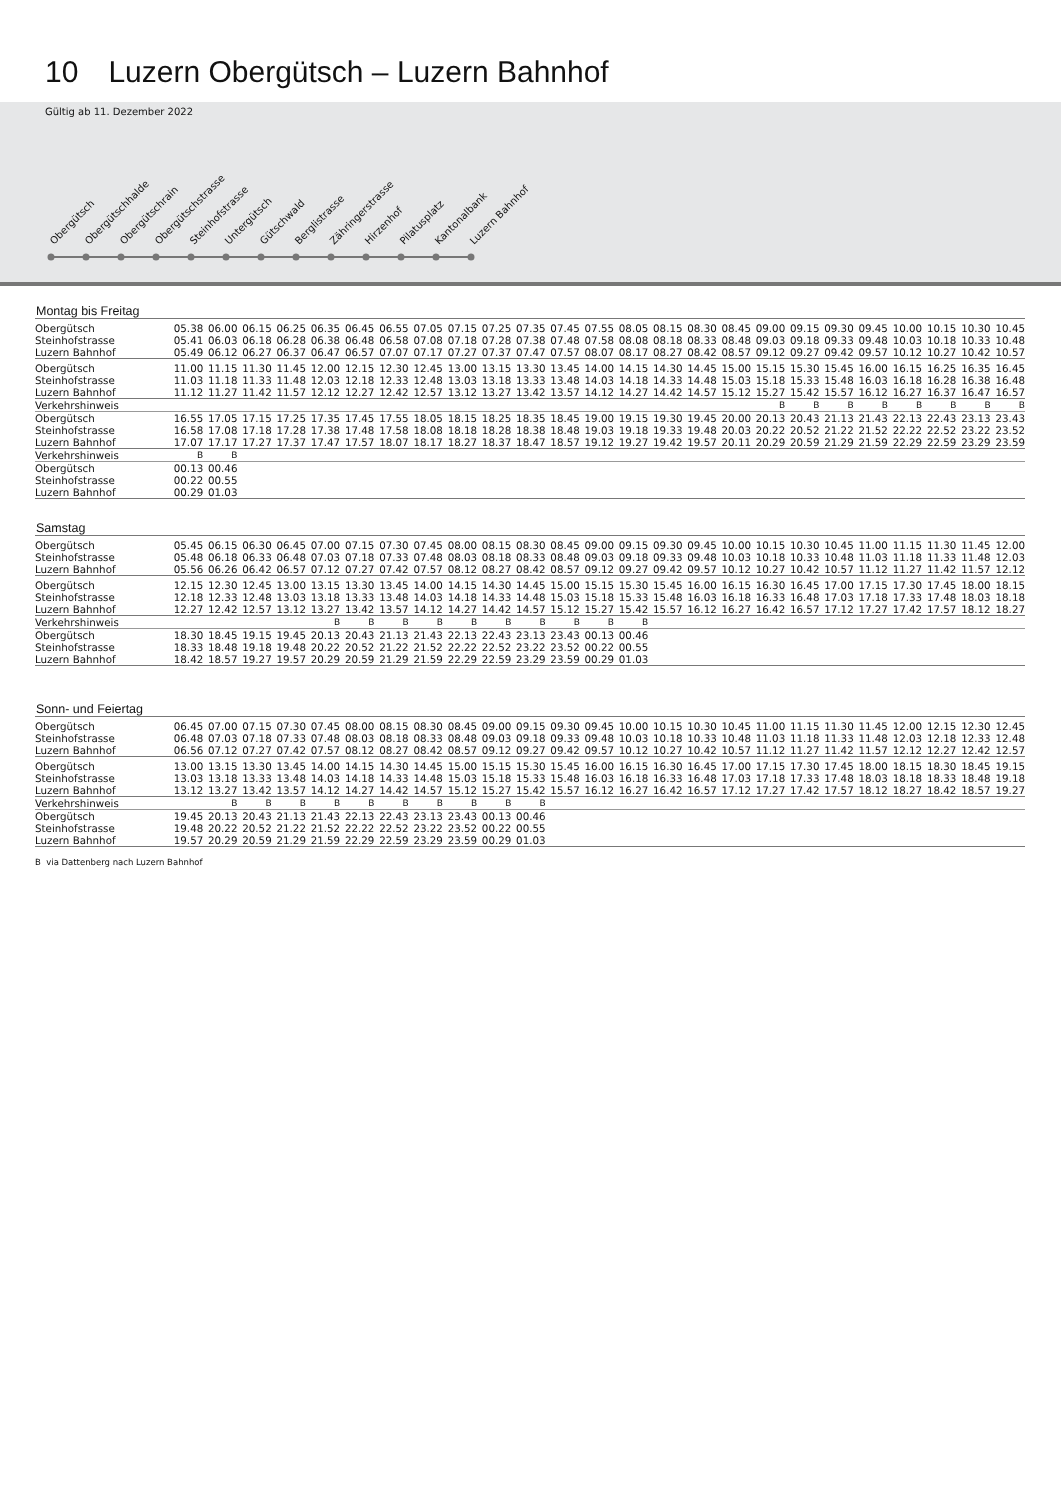10 Luzern Obergütsch – Luzern Bahnhof
Gültig ab 11. Dezember 2022
Obergütsch
Obergütschhalde
Obergütschrain
Obergütschstrasse
Steinhofstrasse
Untergütsch
Gütschwald
Berglistrasse
Zähringerstrasse
Hirzenhof
Pilatusplatz
Kantonalbank
Luzern Bahnhof
Montag bis Freitag
| Obergütsch | 05.38 | 06.00 | 06.15 | 06.25 | 06.35 | 06.45 | 06.55 | 07.05 | 07.15 | 07.25 | 07.35 | 07.45 | 07.55 | 08.05 | 08.15 | 08.30 | 08.45 | 09.00 | 09.15 | 09.30 | 09.45 | 10.00 | 10.15 | 10.30 | 10.45 |
| Steinhofstrasse | 05.41 | 06.03 | 06.18 | 06.28 | 06.38 | 06.48 | 06.58 | 07.08 | 07.18 | 07.28 | 07.38 | 07.48 | 07.58 | 08.08 | 08.18 | 08.33 | 08.48 | 09.03 | 09.18 | 09.33 | 09.48 | 10.03 | 10.18 | 10.33 | 10.48 |
| Luzern Bahnhof | 05.49 | 06.12 | 06.27 | 06.37 | 06.47 | 06.57 | 07.07 | 07.17 | 07.27 | 07.37 | 07.47 | 07.57 | 08.07 | 08.17 | 08.27 | 08.42 | 08.57 | 09.12 | 09.27 | 09.42 | 09.57 | 10.12 | 10.27 | 10.42 | 10.57 |
| Obergütsch | 11.00 | 11.15 | 11.30 | 11.45 | 12.00 | 12.15 | 12.30 | 12.45 | 13.00 | 13.15 | 13.30 | 13.45 | 14.00 | 14.15 | 14.30 | 14.45 | 15.00 | 15.15 | 15.30 | 15.45 | 16.00 | 16.15 | 16.25 | 16.35 | 16.45 |
| Steinhofstrasse | 11.03 | 11.18 | 11.33 | 11.48 | 12.03 | 12.18 | 12.33 | 12.48 | 13.03 | 13.18 | 13.33 | 13.48 | 14.03 | 14.18 | 14.33 | 14.48 | 15.03 | 15.18 | 15.33 | 15.48 | 16.03 | 16.18 | 16.28 | 16.38 | 16.48 |
| Luzern Bahnhof | 11.12 | 11.27 | 11.42 | 11.57 | 12.12 | 12.27 | 12.42 | 12.57 | 13.12 | 13.27 | 13.42 | 13.57 | 14.12 | 14.27 | 14.42 | 14.57 | 15.12 | 15.27 | 15.42 | 15.57 | 16.12 | 16.27 | 16.37 | 16.47 | 16.57 |
| Verkehrshinweis | | | | | | | | | | | | | | | | | | B | B | B | B | B | B | B | B |
| Obergütsch | 16.55 | 17.05 | 17.15 | 17.25 | 17.35 | 17.45 | 17.55 | 18.05 | 18.15 | 18.25 | 18.35 | 18.45 | 19.00 | 19.15 | 19.30 | 19.45 | 20.00 | 20.13 | 20.43 | 21.13 | 21.43 | 22.13 | 22.43 | 23.13 | 23.43 |
| Steinhofstrasse | 16.58 | 17.08 | 17.18 | 17.28 | 17.38 | 17.48 | 17.58 | 18.08 | 18.18 | 18.28 | 18.38 | 18.48 | 19.03 | 19.18 | 19.33 | 19.48 | 20.03 | 20.22 | 20.52 | 21.22 | 21.52 | 22.22 | 22.52 | 23.22 | 23.52 |
| Luzern Bahnhof | 17.07 | 17.17 | 17.27 | 17.37 | 17.47 | 17.57 | 18.07 | 18.17 | 18.27 | 18.37 | 18.47 | 18.57 | 19.12 | 19.27 | 19.42 | 19.57 | 20.11 | 20.29 | 20.59 | 21.29 | 21.59 | 22.29 | 22.59 | 23.29 | 23.59 |
| Verkehrshinweis | B | B | | | | | | | | | | | | | | | | | | | | | | | |
| Obergütsch | 00.13 | 00.46 | | | | | | | | | | | | | | | | | | | | | | | |
| Steinhofstrasse | 00.22 | 00.55 | | | | | | | | | | | | | | | | | | | | | | | |
| Luzern Bahnhof | 00.29 | 01.03 | | | | | | | | | | | | | | | | | | | | | | | |
Samstag
| Obergütsch | 05.45 | 06.15 | 06.30 | 06.45 | 07.00 | 07.15 | 07.30 | 07.45 | 08.00 | 08.15 | 08.30 | 08.45 | 09.00 | 09.15 | 09.30 | 09.45 | 10.00 | 10.15 | 10.30 | 10.45 | 11.00 | 11.15 | 11.30 | 11.45 | 12.00 |
| Steinhofstrasse | 05.48 | 06.18 | 06.33 | 06.48 | 07.03 | 07.18 | 07.33 | 07.48 | 08.03 | 08.18 | 08.33 | 08.48 | 09.03 | 09.18 | 09.33 | 09.48 | 10.03 | 10.18 | 10.33 | 10.48 | 11.03 | 11.18 | 11.33 | 11.48 | 12.03 |
| Luzern Bahnhof | 05.56 | 06.26 | 06.42 | 06.57 | 07.12 | 07.27 | 07.42 | 07.57 | 08.12 | 08.27 | 08.42 | 08.57 | 09.12 | 09.27 | 09.42 | 09.57 | 10.12 | 10.27 | 10.42 | 10.57 | 11.12 | 11.27 | 11.42 | 11.57 | 12.12 |
| Obergütsch | 12.15 | 12.30 | 12.45 | 13.00 | 13.15 | 13.30 | 13.45 | 14.00 | 14.15 | 14.30 | 14.45 | 15.00 | 15.15 | 15.30 | 15.45 | 16.00 | 16.15 | 16.30 | 16.45 | 17.00 | 17.15 | 17.30 | 17.45 | 18.00 | 18.15 |
| Steinhofstrasse | 12.18 | 12.33 | 12.48 | 13.03 | 13.18 | 13.33 | 13.48 | 14.03 | 14.18 | 14.33 | 14.48 | 15.03 | 15.18 | 15.33 | 15.48 | 16.03 | 16.18 | 16.33 | 16.48 | 17.03 | 17.18 | 17.33 | 17.48 | 18.03 | 18.18 |
| Luzern Bahnhof | 12.27 | 12.42 | 12.57 | 13.12 | 13.27 | 13.42 | 13.57 | 14.12 | 14.27 | 14.42 | 14.57 | 15.12 | 15.27 | 15.42 | 15.57 | 16.12 | 16.27 | 16.42 | 16.57 | 17.12 | 17.27 | 17.42 | 17.57 | 18.12 | 18.27 |
| Verkehrshinweis | | | | | B | B | B | B | B | B | B | B | B | B | | | | | | | | | | | |
| Obergütsch | 18.30 | 18.45 | 19.15 | 19.45 | 20.13 | 20.43 | 21.13 | 21.43 | 22.13 | 22.43 | 23.13 | 23.43 | 00.13 | 00.46 | | | | | | | | | | | |
| Steinhofstrasse | 18.33 | 18.48 | 19.18 | 19.48 | 20.22 | 20.52 | 21.22 | 21.52 | 22.22 | 22.52 | 23.22 | 23.52 | 00.22 | 00.55 | | | | | | | | | | | |
| Luzern Bahnhof | 18.42 | 18.57 | 19.27 | 19.57 | 20.29 | 20.59 | 21.29 | 21.59 | 22.29 | 22.59 | 23.29 | 23.59 | 00.29 | 01.03 | | | | | | | | | | | |
Sonn- und Feiertag
| Obergütsch | 06.45 | 07.00 | 07.15 | 07.30 | 07.45 | 08.00 | 08.15 | 08.30 | 08.45 | 09.00 | 09.15 | 09.30 | 09.45 | 10.00 | 10.15 | 10.30 | 10.45 | 11.00 | 11.15 | 11.30 | 11.45 | 12.00 | 12.15 | 12.30 | 12.45 |
| Steinhofstrasse | 06.48 | 07.03 | 07.18 | 07.33 | 07.48 | 08.03 | 08.18 | 08.33 | 08.48 | 09.03 | 09.18 | 09.33 | 09.48 | 10.03 | 10.18 | 10.33 | 10.48 | 11.03 | 11.18 | 11.33 | 11.48 | 12.03 | 12.18 | 12.33 | 12.48 |
| Luzern Bahnhof | 06.56 | 07.12 | 07.27 | 07.42 | 07.57 | 08.12 | 08.27 | 08.42 | 08.57 | 09.12 | 09.27 | 09.42 | 09.57 | 10.12 | 10.27 | 10.42 | 10.57 | 11.12 | 11.27 | 11.42 | 11.57 | 12.12 | 12.27 | 12.42 | 12.57 |
| Obergütsch | 13.00 | 13.15 | 13.30 | 13.45 | 14.00 | 14.15 | 14.30 | 14.45 | 15.00 | 15.15 | 15.30 | 15.45 | 16.00 | 16.15 | 16.30 | 16.45 | 17.00 | 17.15 | 17.30 | 17.45 | 18.00 | 18.15 | 18.30 | 18.45 | 19.15 |
| Steinhofstrasse | 13.03 | 13.18 | 13.33 | 13.48 | 14.03 | 14.18 | 14.33 | 14.48 | 15.03 | 15.18 | 15.33 | 15.48 | 16.03 | 16.18 | 16.33 | 16.48 | 17.03 | 17.18 | 17.33 | 17.48 | 18.03 | 18.18 | 18.33 | 18.48 | 19.18 |
| Luzern Bahnhof | 13.12 | 13.27 | 13.42 | 13.57 | 14.12 | 14.27 | 14.42 | 14.57 | 15.12 | 15.27 | 15.42 | 15.57 | 16.12 | 16.27 | 16.42 | 16.57 | 17.12 | 17.27 | 17.42 | 17.57 | 18.12 | 18.27 | 18.42 | 18.57 | 19.27 |
| Verkehrshinweis | | B | B | B | B | B | B | B | B | B | B | | | | | | | | | | | | | | |
| Obergütsch | 19.45 | 20.13 | 20.43 | 21.13 | 21.43 | 22.13 | 22.43 | 23.13 | 23.43 | 00.13 | 00.46 | | | | | | | | | | | | | | |
| Steinhofstrasse | 19.48 | 20.22 | 20.52 | 21.22 | 21.52 | 22.22 | 22.52 | 23.22 | 23.52 | 00.22 | 00.55 | | | | | | | | | | | | | | |
| Luzern Bahnhof | 19.57 | 20.29 | 20.59 | 21.29 | 21.59 | 22.29 | 22.59 | 23.29 | 23.59 | 00.29 | 01.03 | | | | | | | | | | | | | | |
B via Dattenberg nach Luzern Bahnhof